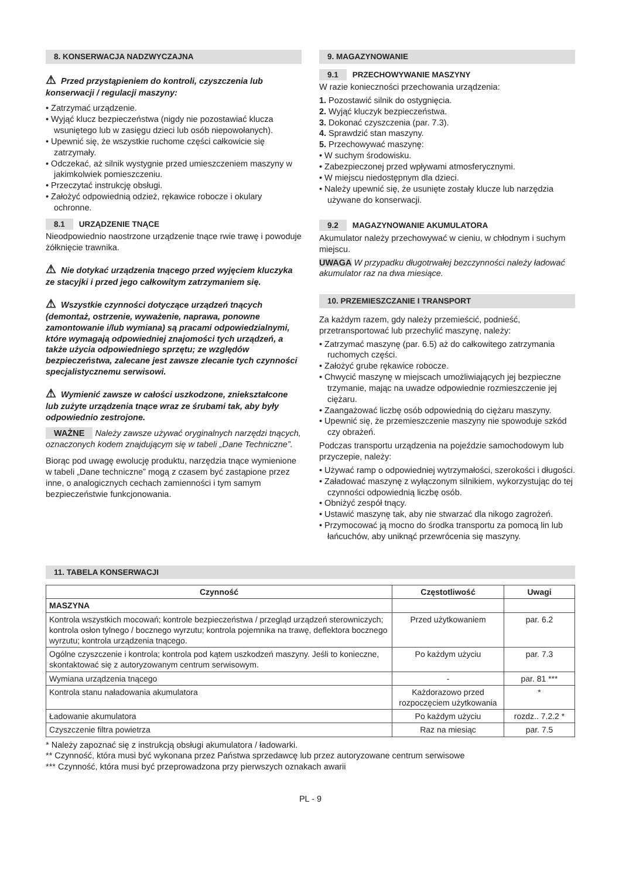8. KONSERWACJA NADZWYCZAJNA
⚠ Przed przystąpieniem do kontroli, czyszczenia lub konserwacji / regulacji maszyny:
• Zatrzymać urządzenie.
• Wyjąć klucz bezpieczeństwa (nigdy nie pozostawiać klucza wsuniętego lub w zasięgu dzieci lub osób niepowołanych).
• Upewnić się, że wszystkie ruchome części całkowicie się zatrzymały.
• Odczekać, aż silnik wystygnie przed umieszczeniem maszyny w jakimkolwiek pomieszczeniu.
• Przeczytać instrukcję obsługi.
• Założyć odpowiednią odzież, rękawice robocze i okulary ochronne.
8.1 URZĄDZENIE TNĄCE
Nieodpowiednio naostrzone urządzenie tnące rwie trawę i powoduje żółknięcie trawnika.
⚠ Nie dotykać urządzenia tnącego przed wyjęciem kluczyka ze stacyjki i przed jego całkowitym zatrzymaniem się.
⚠ Wszystkie czynności dotyczące urządzeń tnących (demontaż, ostrzenie, wyważenie, naprawa, ponowne zamontowanie i/lub wymiana) są pracami odpowiedzialnymi, które wymagają odpowiedniej znajomości tych urządzeń, a także użycia odpowiedniego sprzętu; ze względów bezpieczeństwa, zalecane jest zawsze zlecanie tych czynności specjalistycznemu serwisowi.
⚠ Wymienić zawsze w całości uszkodzone, zniekształcone lub zużyte urządzenia tnące wraz ze śrubami tak, aby były odpowiednio zestrojone.
WAŻNE Należy zawsze używać oryginalnych narzędzi tnących, oznaczonych kodem znajdującym się w tabeli „Dane Techniczne”.
Biorąc pod uwagę ewolucję produktu, narzędzia tnące wymienione w tabeli „Dane techniczne” mogą z czasem być zastąpione przez inne, o analogicznych cechach zamienności i tym samym bezpieczeństwie funkcjonowania.
9. MAGAZYNOWANIE
9.1 PRZECHOWYWANIE MASZYNY
W razie konieczności przechowania urządzenia:
1. Pozostawić silnik do ostygnięcia.
2. Wyjąć kluczyk bezpieczeństwa.
3. Dokonać czyszczenia (par. 7.3).
4. Sprawdzić stan maszyny.
5. Przechowywać maszynę:
• W suchym środowisku.
• Zabezpieczonej przed wpływami atmosferycznymi.
• W miejscu niedostępnym dla dzieci.
• Należy upewnić się, że usunięte zostały klucze lub narzędzia używane do konserwacji.
9.2 MAGAZYNOWANIE AKUMULATORA
Akumulator należy przechowywać w cieniu, w chłodnym i suchym miejscu.
UWAGA W przypadku długotrwałej bezczynności należy ładować akumulator raz na dwa miesiące.
10. PRZEMIESZCZANIE I TRANSPORT
Za każdym razem, gdy należy przemieścić, podnieść, przetransportować lub przechylić maszynę, należy:
• Zatrzymać maszynę (par. 6.5) aż do całkowitego zatrzymania ruchomych części.
• Założyć grube rękawice robocze.
• Chwycić maszynę w miejscach umożliwiających jej bezpieczne trzymanie, mając na uwadze odpowiednie rozmieszczenie jej ciężaru.
• Zaangażować liczbę osób odpowiednią do ciężaru maszyny.
• Upewnić się, że przemieszczenie maszyny nie spowoduje szkód czy obrażeń.
Podczas transportu urządzenia na pojeździe samochodowym lub przyczepie, należy:
• Używać ramp o odpowiedniej wytrzymałości, szerokości i długości.
• Załadować maszynę z wyłączonym silnikiem, wykorzystując do tej czynności odpowiednią liczbę osób.
• Obniżyć zespół tnący.
• Ustawić maszynę tak, aby nie stwarzać dla nikogo zagrożeń.
• Przymocować ją mocno do środka transportu za pomocą lin lub łańcuchów, aby uniknąć przewrócenia się maszyny.
11. TABELA KONSERWACJI
| Czynność | Częstotliwość | Uwagi |
| --- | --- | --- |
| MASZYNA | | |
| Kontrola wszystkich mocowań; kontrole bezpieczeństwa / przegląd urządzeń sterowniczych; kontrola osłon tylnego / bocznego wyrzutu; kontrola pojemnika na trawę, deflektora bocznego wyrzutu; kontrola urządzenia tnącego. | Przed użytkowaniem | par. 6.2 |
| Ogólne czyszczenie i kontrola; kontrola pod kątem uszkodzeń maszyny. Jeśli to konieczne, skontaktować się z autoryzowanym centrum serwisowym. | Po każdym użyciu | par. 7.3 |
| Wymiana urządzenia tnącego | - | par. 81 *** |
| Kontrola stanu naładowania akumulatora | Każdorazowo przed rozpoczęciem użytkowania | * |
| Ładowanie akumulatora | Po każdym użyciu | rozdz.. 7.2.2 * |
| Czyszczenie filtra powietrza | Raz na miesiąc | par. 7.5 |
* Należy zapoznać się z instrukcją obsługi akumulatora / ładowarki.
** Czynność, która musi być wykonana przez Państwa sprzedawcę lub przez autoryzowane centrum serwisowe
*** Czynność, która musi być przeprowadzona przy pierwszych oznakach awarii
PL - 9